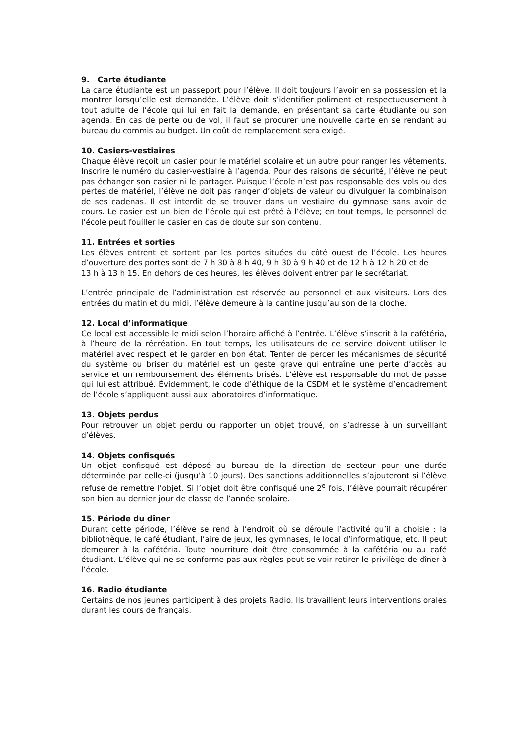9. Carte étudiante
La carte étudiante est un passeport pour l’élève. Il doit toujours l’avoir en sa possession et la montrer lorsqu’elle est demandée. L’élève doit s’identifier poliment et respectueusement à tout adulte de l’école qui lui en fait la demande, en présentant sa carte étudiante ou son agenda. En cas de perte ou de vol, il faut se procurer une nouvelle carte en se rendant au bureau du commis au budget. Un coût de remplacement sera exigé.
10. Casiers-vestiaires
Chaque élève reçoit un casier pour le matériel scolaire et un autre pour ranger les vêtements. Inscrire le numéro du casier-vestiaire à l’agenda. Pour des raisons de sécurité, l’élève ne peut pas échanger son casier ni le partager. Puisque l’école n’est pas responsable des vols ou des pertes de matériel, l’élève ne doit pas ranger d’objets de valeur ou divulguer la combinaison de ses cadenas. Il est interdit de se trouver dans un vestiaire du gymnase sans avoir de cours. Le casier est un bien de l’école qui est prêté à l’élève; en tout temps, le personnel de l’école peut fouiller le casier en cas de doute sur son contenu.
11. Entrées et sorties
Les élèves entrent et sortent par les portes situées du côté ouest de l’école. Les heures d’ouverture des portes sont de 7 h 30 à 8 h 40, 9 h 30 à 9 h 40 et de 12 h à 12 h 20 et de
13 h à 13 h 15. En dehors de ces heures, les élèves doivent entrer par le secrétariat.
L’entrée principale de l’administration est réservée au personnel et aux visiteurs. Lors des entrées du matin et du midi, l’élève demeure à la cantine jusqu’au son de la cloche.
12. Local d’informatique
Ce local est accessible le midi selon l’horaire affiché à l’entrée. L’élève s’inscrit à la cafétéria, à l’heure de la récréation. En tout temps, les utilisateurs de ce service doivent utiliser le matériel avec respect et le garder en bon état. Tenter de percer les mécanismes de sécurité du système ou briser du matériel est un geste grave qui entraîne une perte d’accès au service et un remboursement des éléments brisés. L’élève est responsable du mot de passe qui lui est attribué. Évidemment, le code d’éthique de la CSDM et le système d’encadrement de l’école s’appliquent aussi aux laboratoires d’informatique.
13. Objets perdus
Pour retrouver un objet perdu ou rapporter un objet trouvé, on s’adresse à un surveillant d’élèves.
14. Objets confisqués
Un objet confisqué est déposé au bureau de la direction de secteur pour une durée déterminée par celle-ci (jusqu’à 10 jours). Des sanctions additionnelles s’ajouteront si l’élève refuse de remettre l’objet. Si l’objet doit être confisqué une 2<sup>e</sup> fois, l’élève pourrait récupérer son bien au dernier jour de classe de l’année scolaire.
15. Période du dîner
Durant cette période, l’élève se rend à l’endroit où se déroule l’activité qu’il a choisie : la bibliothèque, le café étudiant, l’aire de jeux, les gymnases, le local d’informatique, etc. Il peut demeurer à la cafétéria. Toute nourriture doit être consommée à la cafétéria ou au café étudiant. L’élève qui ne se conforme pas aux règles peut se voir retirer le privilège de dîner à l’école.
16. Radio étudiante
Certains de nos jeunes participent à des projets Radio. Ils travaillent leurs interventions orales durant les cours de français.